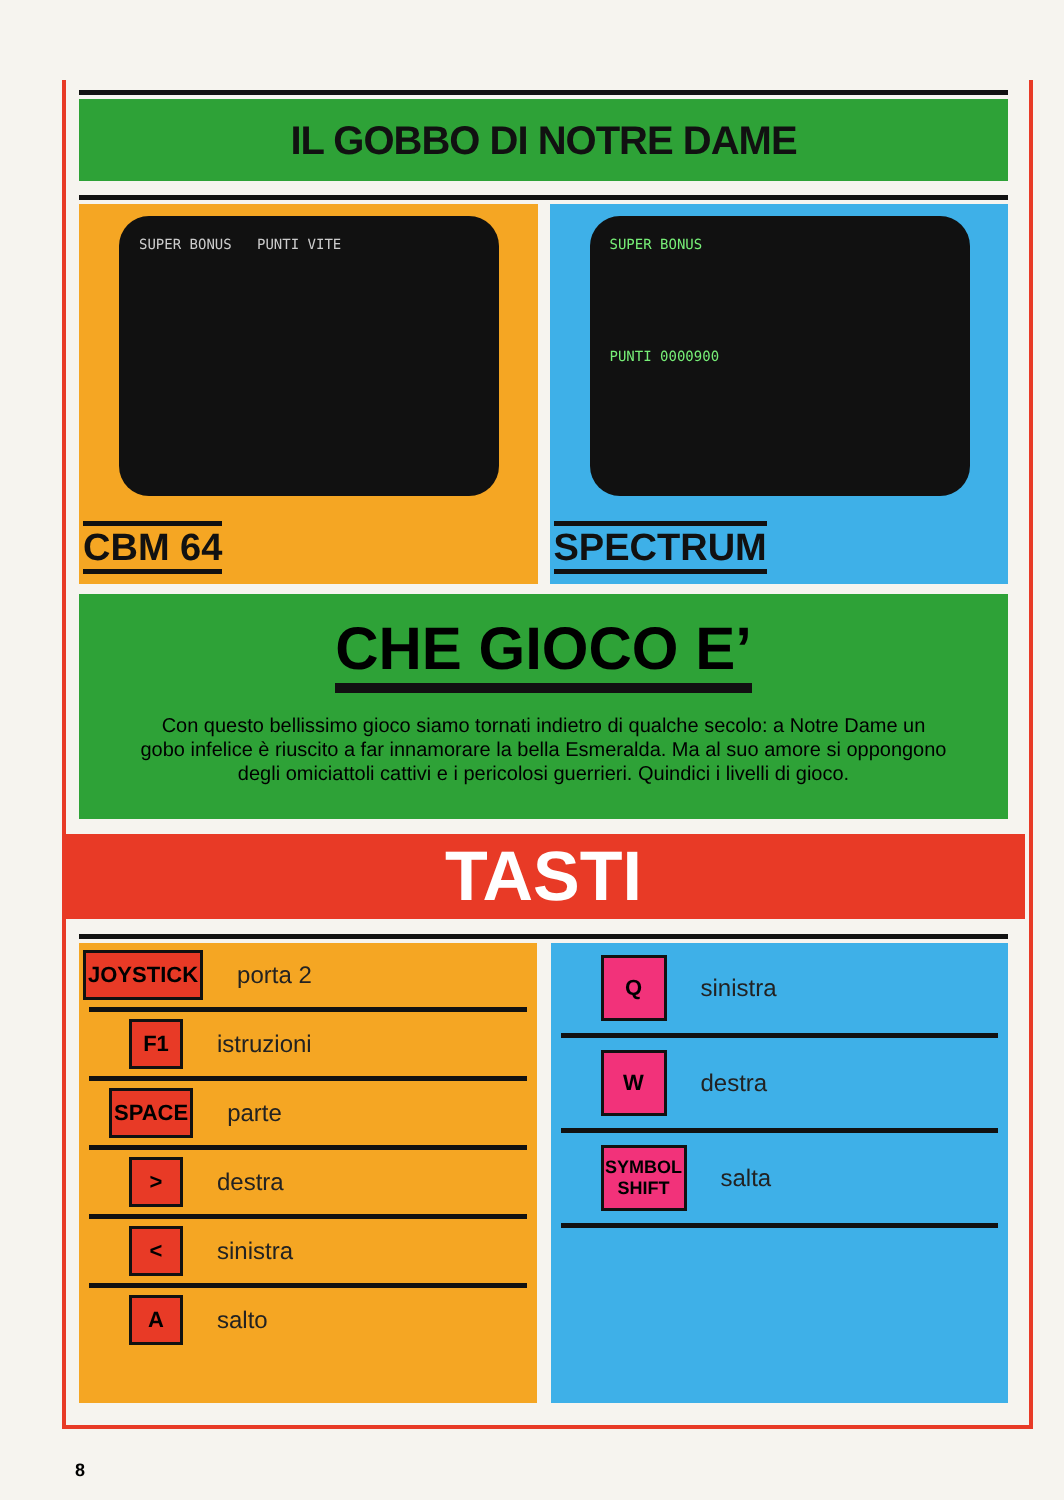IL GOBBO DI NOTRE DAME
SUPER BONUS PUNTI VITE
CBM 64
SUPER BONUS
PUNTI 0000900
SPECTRUM
CHE GIOCO E’
Con questo bellissimo gioco siamo tornati indietro di qualche secolo: a Notre Dame un gobo infelice è riuscito a far innamorare la bella Esmeralda. Ma al suo amore si oppongono degli omiciattoli cattivi e i pericolosi guerrieri. Quindici i livelli di gioco.
TASTI
JOYSTICK
porta 2
F1
istruzioni
SPACE
parte
>
destra
<
sinistra
A
salto
Q
sinistra
W
destra
SYMBOL SHIFT
salta
8